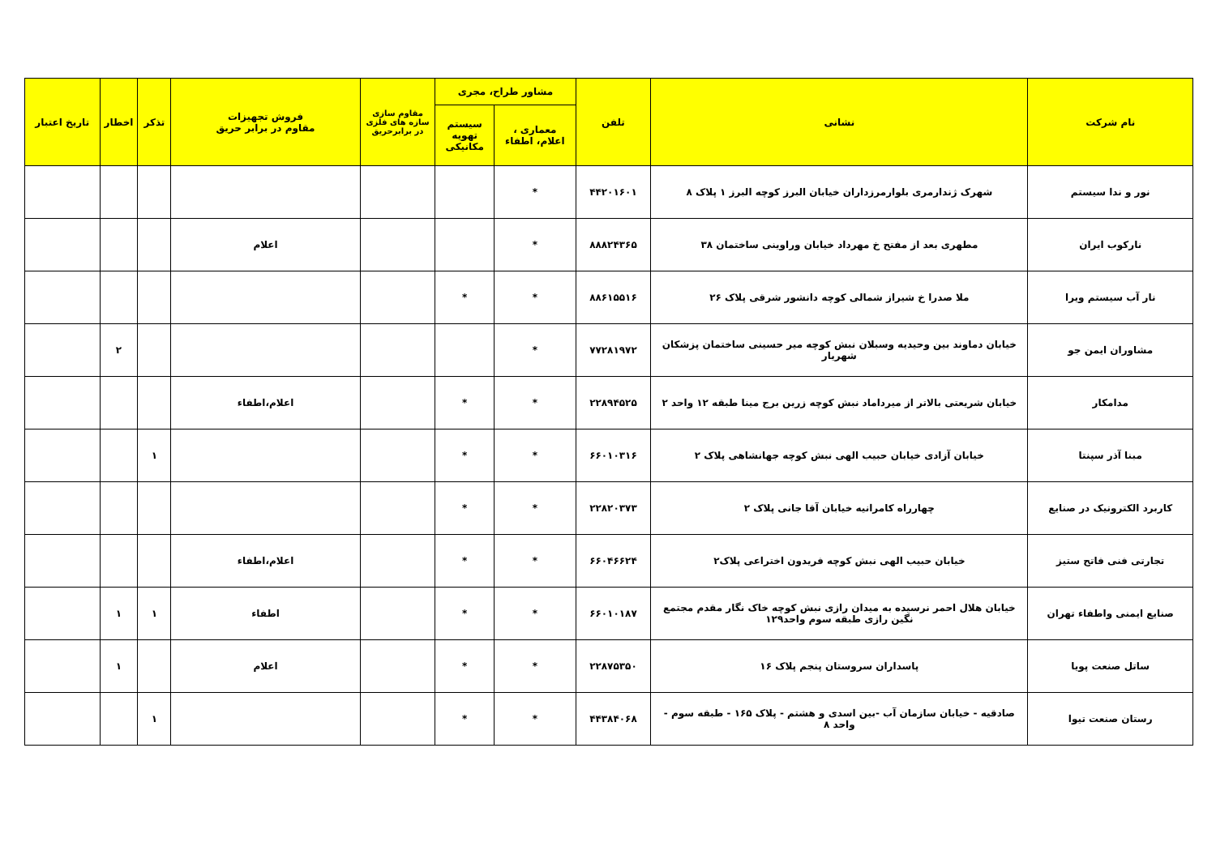| نام شرکت | نشانی | تلفن | مشاور طراح، مجری | | مقاوم سازی سازه های فلزی در برابرحریق | فروش تجهیزات مقاوم در برابر حریق | تذکر | اخطار | تاریخ اعتبار |
| --- | --- | --- | --- | --- | --- | --- | --- | --- | --- |
| | | | معماری ، اعلام، اطفاء | سیستم تهویه مکانیکی | | | | | |
| نور و ندا سیستم | شهرک ژندارمری بلوارمرزداران خیابان البرز کوچه البرز ۱ پلاک ۸ | ۴۴۲۰۱۶۰۱ | * | | | | | | |
| نارکوب ایران | مطهری بعد از مفتح خ مهرداد خیابان وراوینی ساختمان ۳۸ | ۸۸۸۲۴۳۶۵ | * | | | اعلام | | | |
| نار آب سیستم ویرا | ملا صدرا خ شیراز شمالی کوچه دانشور شرقی پلاک ۲۶ | ۸۸۶۱۵۵۱۶ | * | * | | | | | |
| مشاوران ایمن جو | خیابان دماوند بین وحیدیه وسبلان نبش کوچه میر حسینی ساختمان پزشکان شهریار | ۷۷۲۸۱۹۷۲ | * | | | | | ۲ | |
| مدامکار | خیابان شریعتی بالاتر از میرداماد نبش کوچه زرین برج مینا طبقه ۱۲ واحد ۲ | ۲۲۸۹۴۵۲۵ | * | * | | اعلام،اطفاء | | | |
| مبنا آذر سپنتا | خیابان آزادی خیابان حبیب الهی نبش کوچه جهانشاهی پلاک ۲ | ۶۶۰۱۰۳۱۶ | * | * | | | ۱ | | |
| کاربرد الکترونیک در صنایع | چهارراه کامرانیه خیابان آقا جانی پلاک ۲ | ۲۲۸۲۰۳۷۳ | * | * | | | | | |
| تجارتی فنی فاتح ستیز | خیابان حبیب الهی نبش کوچه فریدون اختراعی پلاک۲ | ۶۶۰۴۶۶۲۴ | * | * | | اعلام،اطفاء | | | |
| صنایع ایمنی واطفاء تهران | خیابان هلال احمر نرسیده به میدان رازی نبش کوچه خاک نگار مقدم مجتمع نگین رازی طبقه سوم واحد۱۲۹ | ۶۶۰۱۰۱۸۷ | * | * | | اطفاء | ۱ | ۱ | |
| ساتل صنعت پویا | پاسداران سروستان پنجم پلاک ۱۶ | ۲۲۸۷۵۳۵۰ | * | * | | اعلام | | ۱ | |
| رستان صنعت تیوا | صادقیه - خیابان سازمان آب -بین اسدی و هشتم - پلاک ۱۶۵ - طبقه سوم - واحد ۸ | ۴۴۳۸۴۰۶۸ | * | * | | | ۱ | | |